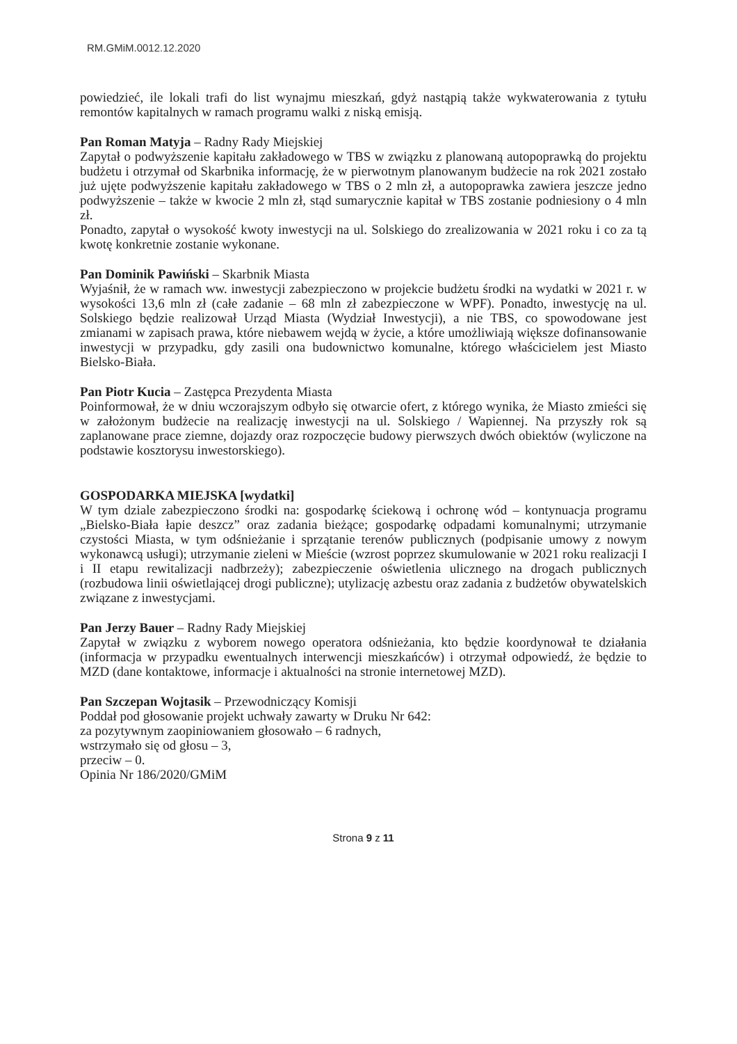RM.GMiM.0012.12.2020
powiedzieć, ile lokali trafi do list wynajmu mieszkań, gdyż nastąpią także wykwaterowania z tytułu remontów kapitalnych w ramach programu walki z niską emisją.
Pan Roman Matyja – Radny Rady Miejskiej
Zapytał o podwyższenie kapitału zakładowego w TBS w związku z planowaną autopoprawką do projektu budżetu i otrzymał od Skarbnika informację, że w pierwotnym planowanym budżecie na rok 2021 zostało już ujęte podwyższenie kapitału zakładowego w TBS o 2 mln zł, a autopoprawka zawiera jeszcze jedno podwyższenie – także w kwocie 2 mln zł, stąd sumarycznie kapitał w TBS zostanie podniesiony o 4 mln zł.
Ponadto, zapytał o wysokość kwoty inwestycji na ul. Solskiego do zrealizowania w 2021 roku i co za tą kwotę konkretnie zostanie wykonane.
Pan Dominik Pawiński – Skarbnik Miasta
Wyjaśnił, że w ramach ww. inwestycji zabezpieczono w projekcie budżetu środki na wydatki w 2021 r. w wysokości 13,6 mln zł (całe zadanie – 68 mln zł zabezpieczone w WPF). Ponadto, inwestycję na ul. Solskiego będzie realizował Urząd Miasta (Wydział Inwestycji), a nie TBS, co spowodowane jest zmianami w zapisach prawa, które niebawem wejdą w życie, a które umożliwiają większe dofinansowanie inwestycji w przypadku, gdy zasili ona budownictwo komunalne, którego właścicielem jest Miasto Bielsko-Biała.
Pan Piotr Kucia – Zastępca Prezydenta Miasta
Poinformował, że w dniu wczorajszym odbyło się otwarcie ofert, z którego wynika, że Miasto zmieści się w założonym budżecie na realizację inwestycji na ul. Solskiego / Wapiennej. Na przyszły rok są zaplanowane prace ziemne, dojazdy oraz rozpoczęcie budowy pierwszych dwóch obiektów (wyliczone na podstawie kosztorysu inwestorskiego).
GOSPODARKA MIEJSKA [wydatki]
W tym dziale zabezpieczono środki na: gospodarkę ściekową i ochronę wód – kontynuacja programu „Bielsko-Biała łapie deszcz” oraz zadania bieżące; gospodarkę odpadami komunalnymi; utrzymanie czystości Miasta, w tym odśnieżanie i sprzątanie terenów publicznych (podpisanie umowy z nowym wykonawcą usługi); utrzymanie zieleni w Mieście (wzrost poprzez skumulowanie w 2021 roku realizacji I i II etapu rewitalizacji nadbrzeży); zabezpieczenie oświetlenia ulicznego na drogach publicznych (rozbudowa linii oświetlającej drogi publiczne); utylizację azbestu oraz zadania z budżetów obywatelskich związane z inwestycjami.
Pan Jerzy Bauer – Radny Rady Miejskiej
Zapytał w związku z wyborem nowego operatora odśnieżania, kto będzie koordynował te działania (informacja w przypadku ewentualnych interwencji mieszkańców) i otrzymał odpowiedź, że będzie to MZD (dane kontaktowe, informacje i aktualności na stronie internetowej MZD).
Pan Szczepan Wojtasik – Przewodniczący Komisji
Poddał pod głosowanie projekt uchwały zawarty w Druku Nr 642:
za pozytywnym zaopiniowaniem głosowało – 6 radnych,
wstrzymało się od głosu – 3,
przeciw – 0.
Opinia Nr 186/2020/GMiM
Strona 9 z 11